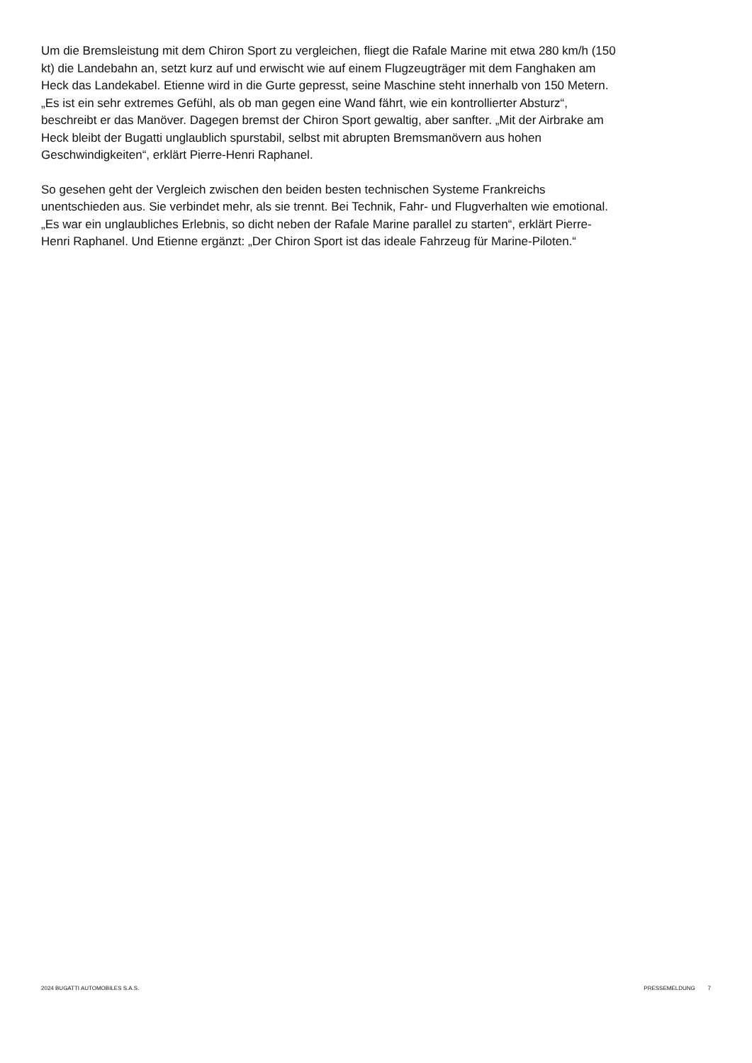Um die Bremsleistung mit dem Chiron Sport zu vergleichen, fliegt die Rafale Marine mit etwa 280 km/h (150 kt) die Landebahn an, setzt kurz auf und erwischt wie auf einem Flugzeugträger mit dem Fanghaken am Heck das Landekabel. Etienne wird in die Gurte gepresst, seine Maschine steht innerhalb von 150 Metern. „Es ist ein sehr extremes Gefühl, als ob man gegen eine Wand fährt, wie ein kontrollierter Absturz“, beschreibt er das Manöver. Dagegen bremst der Chiron Sport gewaltig, aber sanfter. „Mit der Airbrake am Heck bleibt der Bugatti unglaublich spurstabil, selbst mit abrupten Bremsmanövern aus hohen Geschwindigkeiten“, erklärt Pierre-Henri Raphanel.
So gesehen geht der Vergleich zwischen den beiden besten technischen Systeme Frankreichs unentschieden aus. Sie verbindet mehr, als sie trennt. Bei Technik, Fahr- und Flugverhalten wie emotional. „Es war ein unglaubliches Erlebnis, so dicht neben der Rafale Marine parallel zu starten“, erklärt Pierre-Henri Raphanel. Und Etienne ergänzt: „Der Chiron Sport ist das ideale Fahrzeug für Marine-Piloten.“
2024 BUGATTI AUTOMOBILES S.A.S. PRESSEMELDUNG 7